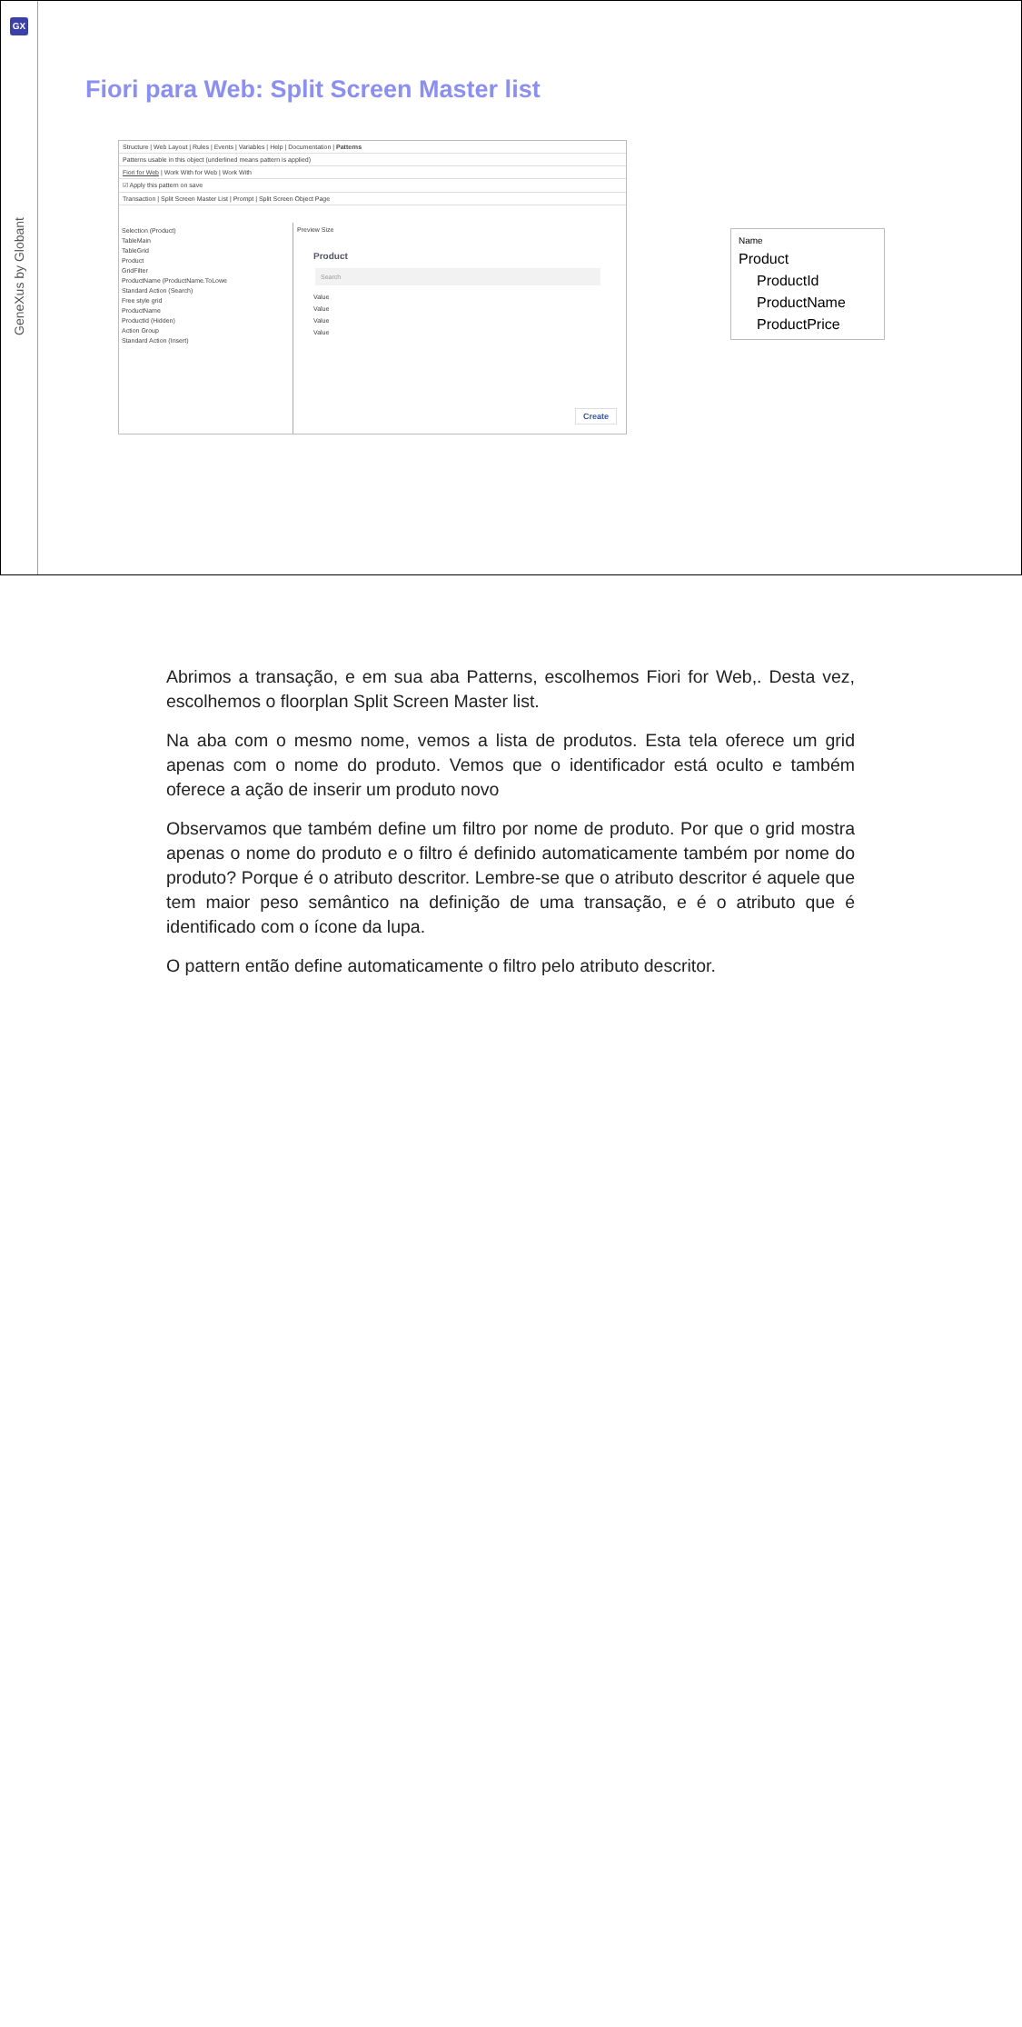GX
GeneXus by Globant
Fiori para Web: Split Screen Master list
Structure | Web Layout | Rules | Events | Variables | Help | Documentation | Patterns
Patterns usable in this object (underlined means pattern is applied)
Fiori for Web | Work With for Web | Work With
☑ Apply this pattern on save
Transaction | Split Screen Master List | Prompt | Split Screen Object Page
Selection (Product)
TableMain
TableGrid
Product
GridFilter
ProductName (ProductName.ToLowe
Standard Action (Search)
Free style grid
ProductName
ProductId (Hidden)
Action Group
Standard Action (Insert)
Preview Size
Product
Search
Value
Value
Value
Value
Create
Name
Product
ProductId
ProductName
ProductPrice
Abrimos a transação, e em sua aba Patterns, escolhemos Fiori for Web,. Desta vez, escolhemos o floorplan Split Screen Master list.
Na aba com o mesmo nome, vemos a lista de produtos. Esta tela oferece um grid apenas com o nome do produto. Vemos que o identificador está oculto e também oferece a ação de inserir um produto novo
Observamos que também define um filtro por nome de produto. Por que o grid mostra apenas o nome do produto e o filtro é definido automaticamente também por nome do produto? Porque é o atributo descritor. Lembre-se que o atributo descritor é aquele que tem maior peso semântico na definição de uma transação, e é o atributo que é identificado com o ícone da lupa.
O pattern então define automaticamente o filtro pelo atributo descritor.